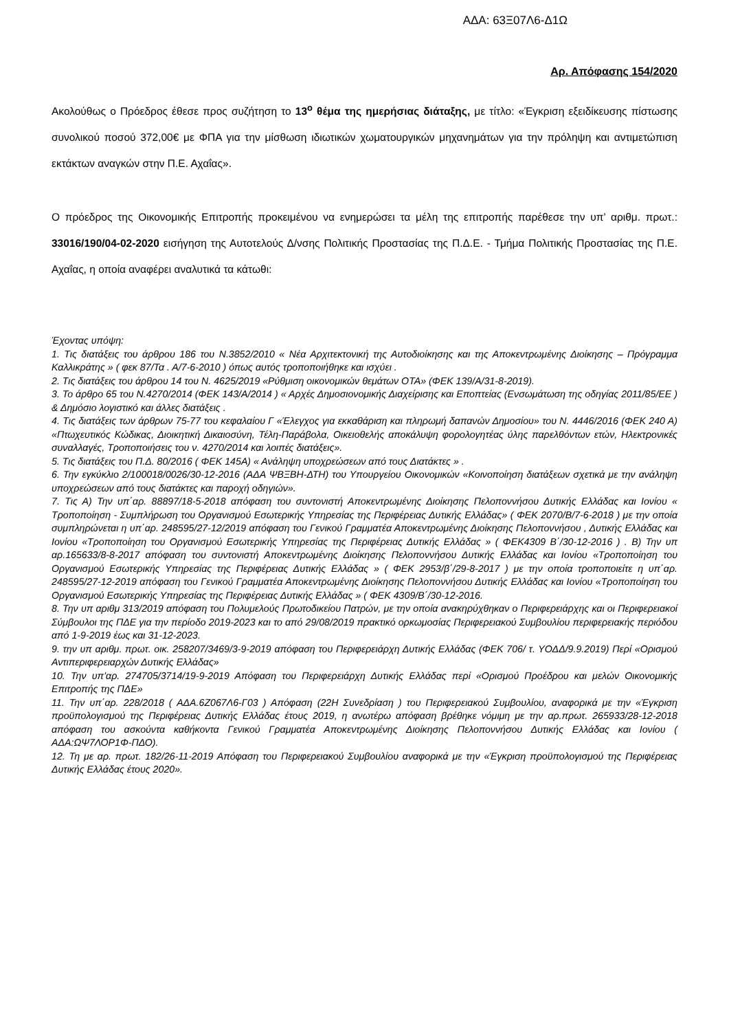ΑΔΑ: 63Ξ07Λ6-Δ1Ω
Αρ. Απόφασης 154/2020
Ακολούθως ο Πρόεδρος έθεσε προς συζήτηση το 13<sup>ο</sup> θέμα της ημερήσιας διάταξης, με τίτλο: «Έγκριση εξειδίκευσης πίστωσης συνολικού ποσού 372,00€ με ΦΠΑ για την μίσθωση ιδιωτικών χωματουργικών μηχανημάτων για την πρόληψη και αντιμετώπιση εκτάκτων αναγκών στην Π.Ε. Αχαΐας».
Ο πρόεδρος της Οικονομικής Επιτροπής προκειμένου να ενημερώσει τα μέλη της επιτροπής παρέθεσε την υπ’ αριθμ. πρωτ.: 33016/190/04-02-2020 εισήγηση της Αυτοτελούς Δ/νσης Πολιτικής Προστασίας της Π.Δ.Ε. - Τμήμα Πολιτικής Προστασίας της Π.Ε. Αχαΐας, η οποία αναφέρει αναλυτικά τα κάτωθι:
Έχοντας υπόψη:
1. Τις διατάξεις του άρθρου 186 του Ν.3852/2010 « Νέα Αρχιτεκτονική της Αυτοδιοίκησης και της Αποκεντρωμένης Διοίκησης – Πρόγραμμα Καλλικράτης » ( φεκ 87/Τα . Α/7-6-2010 ) όπως αυτός τροποποιήθηκε και ισχύει .
2. Τις διατάξεις του άρθρου 14 του Ν. 4625/2019 «Ρύθμιση οικονομικών θεμάτων ΟΤΑ» (ΦΕΚ 139/Α/31-8-2019).
3. Το άρθρο 65 του Ν.4270/2014 (ΦΕΚ 143/Α/2014 ) « Αρχές Δημοσιονομικής Διαχείρισης και Εποπτείας (Ενσωμάτωση της οδηγίας 2011/85/ΕΕ ) & Δημόσιο λογιστικό και άλλες διατάξεις .
4. Τις διατάξεις των άρθρων 75-77 του κεφαλαίου Γ «Έλεγχος για εκκαθάριση και πληρωμή δαπανών Δημοσίου» του Ν. 4446/2016 (ΦΕΚ 240 Α) «Πτωχευτικός Κώδικας, Διοικητική Δικαιοσύνη, Τέλη-Παράβολα, Οικειοθελής αποκάλυψη φορολογητέας ύλης παρελθόντων ετών, Ηλεκτρονικές συναλλαγές, Τροποποιήσεις του ν. 4270/2014 και λοιπές διατάξεις».
5. Τις διατάξεις του Π.Δ. 80/2016 ( ΦΕΚ 145Α) « Ανάληψη υποχρεώσεων από τους Διατάκτες » .
6. Την εγκύκλιο 2/100018/0026/30-12-2016 (ΑΔΑ ΨΒΞΒΗ-ΔΤΗ) του Υπουργείου Οικονομικών «Κοινοποίηση διατάξεων σχετικά με την ανάληψη υποχρεώσεων από τους διατάκτες και παροχή οδηγιών».
7. Τις Α) Την υπ΄αρ. 88897/18-5-2018 απόφαση του συντονιστή Αποκεντρωμένης Διοίκησης Πελοποννήσου Δυτικής Ελλάδας και Ιονίου « Τροποποίηση - Συμπλήρωση του Οργανισμού Εσωτερικής Υπηρεσίας της Περιφέρειας Δυτικής Ελλάδας» ( ΦΕΚ 2070/Β/7-6-2018 ) με την οποία συμπληρώνεται η υπ΄αρ. 248595/27-12/2019 απόφαση του Γενικού Γραμματέα Αποκεντρωμένης Διοίκησης Πελοποννήσου , Δυτικής Ελλάδας και Ιονίου «Τροποποίηση του Οργανισμού Εσωτερικής Υπηρεσίας της Περιφέρειας Δυτικής Ελλάδας » ( ΦΕΚ4309 Β΄/30-12-2016 ) . Β) Την υπ αρ.165633/8-8-2017 απόφαση του συντονιστή Αποκεντρωμένης Διοίκησης Πελοποννήσου Δυτικής Ελλάδας και Ιονίου «Τροποποίηση του Οργανισμού Εσωτερικής Υπηρεσίας της Περιφέρειας Δυτικής Ελλάδας » ( ΦΕΚ 2953/β΄/29-8-2017 ) με την οποία τροποποιείτε η υπ΄αρ. 248595/27-12-2019 απόφαση του Γενικού Γραμματέα Αποκεντρωμένης Διοίκησης Πελοποννήσου Δυτικής Ελλάδας και Ιονίου «Τροποποίηση του Οργανισμού Εσωτερικής Υπηρεσίας της Περιφέρειας Δυτικής Ελλάδας » ( ΦΕΚ 4309/Β΄/30-12-2016.
8. Την υπ αριθμ 313/2019 απόφαση του Πολυμελούς Πρωτοδικείου Πατρών, με την οποία ανακηρύχθηκαν ο Περιφερειάρχης και οι Περιφερειακοί Σύμβουλοι της ΠΔΕ για την περίοδο 2019-2023 και το από 29/08/2019 πρακτικό ορκωμοσίας Περιφερειακού Συμβουλίου περιφερειακής περιόδου από 1-9-2019 έως και 31-12-2023.
9. την υπ αριθμ. πρωτ. οικ. 258207/3469/3-9-2019 απόφαση του Περιφερειάρχη Δυτικής Ελλάδας (ΦΕΚ 706/ τ. ΥΟΔΔ/9.9.2019) Περί «Ορισμού Αντιπεριφερειαρχών Δυτικής Ελλάδας»
10. Την υπ’αρ. 274705/3714/19-9-2019 Απόφαση του Περιφερειάρχη Δυτικής Ελλάδας περί «Ορισμού Προέδρου και μελών Οικονομικής Επιτροπής της ΠΔΕ»
11. Την υπ΄αρ. 228/2018 ( ΑΔΑ.6Ζ067Λ6-Γ03 ) Απόφαση (22Η Συνεδρίαση ) του Περιφερειακού Συμβουλίου, αναφορικά με την «Έγκριση προϋπολογισμού της Περιφέρειας Δυτικής Ελλάδας έτους 2019, η ανωτέρω απόφαση βρέθηκε νόμιμη με την αρ.πρωτ. 265933/28-12-2018 απόφαση του ασκούντα καθήκοντα Γενικού Γραμματέα Αποκεντρωμένης Διοίκησης Πελοποννήσου Δυτικής Ελλάδας και Ιονίου ( ΑΔΑ:ΩΨ7ΛΟΡ1Φ-ΠΔΟ).
12. Τη με αρ. πρωτ. 182/26-11-2019 Απόφαση του Περιφερειακού Συμβουλίου αναφορικά με την «Έγκριση προϋπολογισμού της Περιφέρειας Δυτικής Ελλάδας έτους 2020».